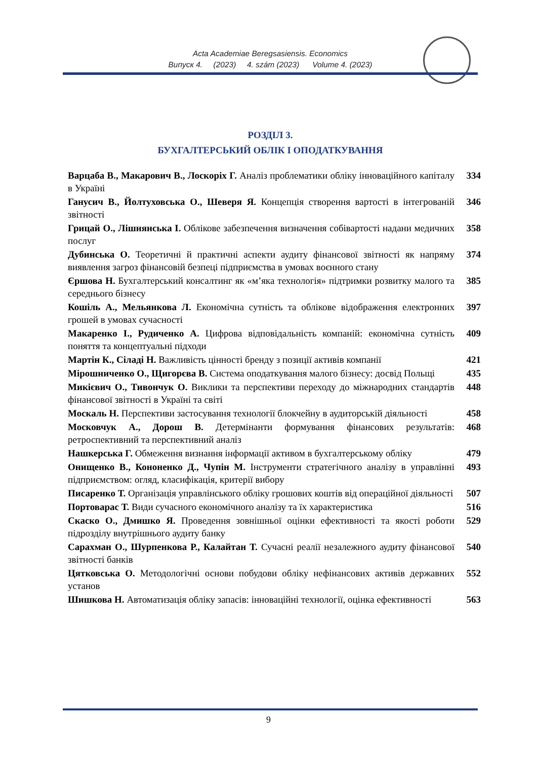Acta Academiae Beregsasiensis. Economics
Випуск 4. (2023) 4. szám (2023) Volume 4. (2023)
РОЗДІЛ 3.
БУХГАЛТЕРСЬКИЙ ОБЛІК І ОПОДАТКУВАННЯ
| Варцаба В., Макарович В., Лоскоріх Г. Аналіз проблематики обліку інноваційного капіталу в Україні | 334 |
| Ганусич В., Йолтуховська О., Шеверя Я. Концепція створення вартості в інтегрованій звітності | 346 |
| Грицай О., Лішнянська І. Облікове забезпечення визначення собівартості надани медичних послуг | 358 |
| Дубинська О. Теоретичні й практичні аспекти аудиту фінансової звітності як напряму виявлення загроз фінансовій безпеці підприємства в умовах воєнного стану | 374 |
| Єршова Н. Бухгалтерський консалтинг як «м’яка технологія» підтримки розвитку малого та середнього бізнесу | 385 |
| Кошіль А., Мельянкова Л. Економічна сутність та облікове відображення електронних грошей в умовах сучасності | 397 |
| Макаренко І., Рудиченко А. Цифрова відповідальність компаній: економічна сутність поняття та концептуальні підходи | 409 |
| Мартін К., Сіладі Н. Важливість цінності бренду з позиції активів компанії | 421 |
| Мірошниченко О., Щигорєва В. Система оподаткування малого бізнесу: досвід Польщі | 435 |
| Микієвич О., Тивончук О. Виклики та перспективи переходу до міжнародних стандартів фінансової звітності в Україні та світі | 448 |
| Москаль Н. Перспективи застосування технології блокчейну в аудиторській діяльності | 458 |
| Московчук А., Дорош В. Детермінанти формування фінансових результатів: ретроспективний та перспективний аналіз | 468 |
| Нашкерська Г. Обмеження визнання інформації активом в бухгалтерському обліку | 479 |
| Онищенко В., Кононенко Д., Чупін М. Інструменти стратегічного аналізу в управлінні підприємством: огляд, класифікація, критерії вибору | 493 |
| Писаренко Т. Організація управлінського обліку грошових коштів від операційної діяльності | 507 |
| Портоварас Т. Види сучасного економічного аналізу та їх характеристика | 516 |
| Скаско О., Дмишко Я. Проведення зовнішньої оцінки ефективності та якості роботи підрозділу внутрішнього аудиту банку | 529 |
| Сарахман О., Шурпенкова Р., Калайтан Т. Сучасні реалії незалежного аудиту фінансової звітності банків | 540 |
| Цятковська О. Методологічні основи побудови обліку нефінансових активів державних установ | 552 |
| Шишкова Н. Автоматизація обліку запасів: інноваційні технології, оцінка ефективності | 563 |
9